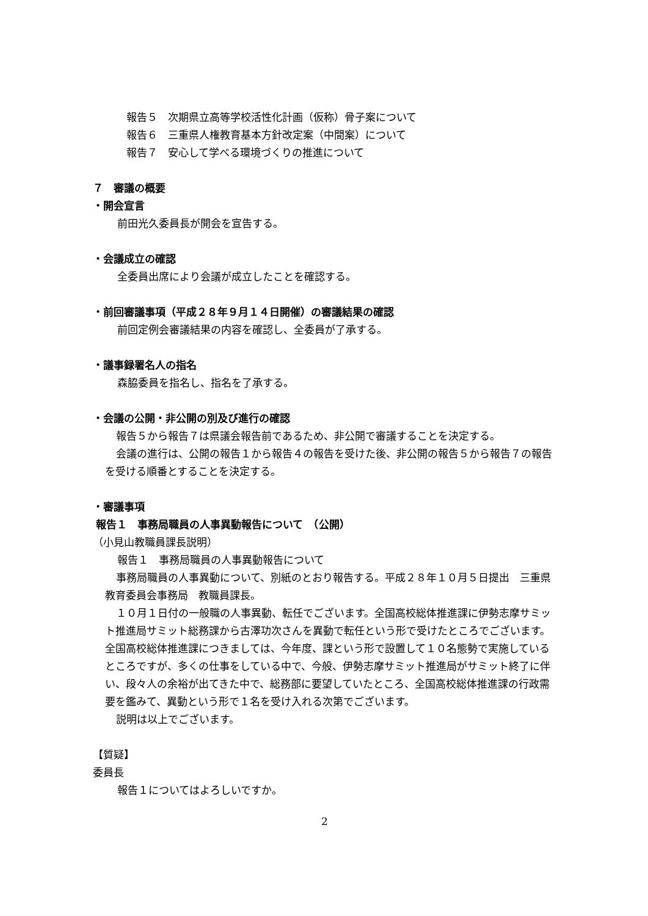報告５　次期県立高等学校活性化計画（仮称）骨子案について
報告６　三重県人権教育基本方針改定案（中間案）について
報告７　安心して学べる環境づくりの推進について
７　審議の概要
・開会宣言
前田光久委員長が開会を宣告する。
・会議成立の確認
全委員出席により会議が成立したことを確認する。
・前回審議事項（平成２８年９月１４日開催）の審議結果の確認
前回定例会審議結果の内容を確認し、全委員が了承する。
・議事録署名人の指名
森脇委員を指名し、指名を了承する。
・会議の公開・非公開の別及び進行の確認
報告５から報告７は県議会報告前であるため、非公開で審議することを決定する。
会議の進行は、公開の報告１から報告４の報告を受けた後、非公開の報告５から報告７の報告を受ける順番とすることを決定する。
・審議事項
報告１　事務局職員の人事異動報告について　（公開）
（小見山教職員課長説明）
報告１　事務局職員の人事異動報告について
事務局職員の人事異動について、別紙のとおり報告する。平成２８年１０月５日提出　三重県教育委員会事務局　教職員課長。
１０月１日付の一般職の人事異動、転任でございます。全国高校総体推進課に伊勢志摩サミット推進局サミット総務課から古澤功次さんを異動で転任という形で受けたところでございます。全国高校総体推進課につきましては、今年度、課という形で設置して１０名態勢で実施しているところですが、多くの仕事をしている中で、今般、伊勢志摩サミット推進局がサミット終了に伴い、段々人の余裕が出てきた中で、総務部に要望していたところ、全国高校総体推進課の行政需要を鑑みて、異動という形で１名を受け入れる次第でございます。
説明は以上でございます。
【質疑】
委員長
報告１についてはよろしいですか。
2